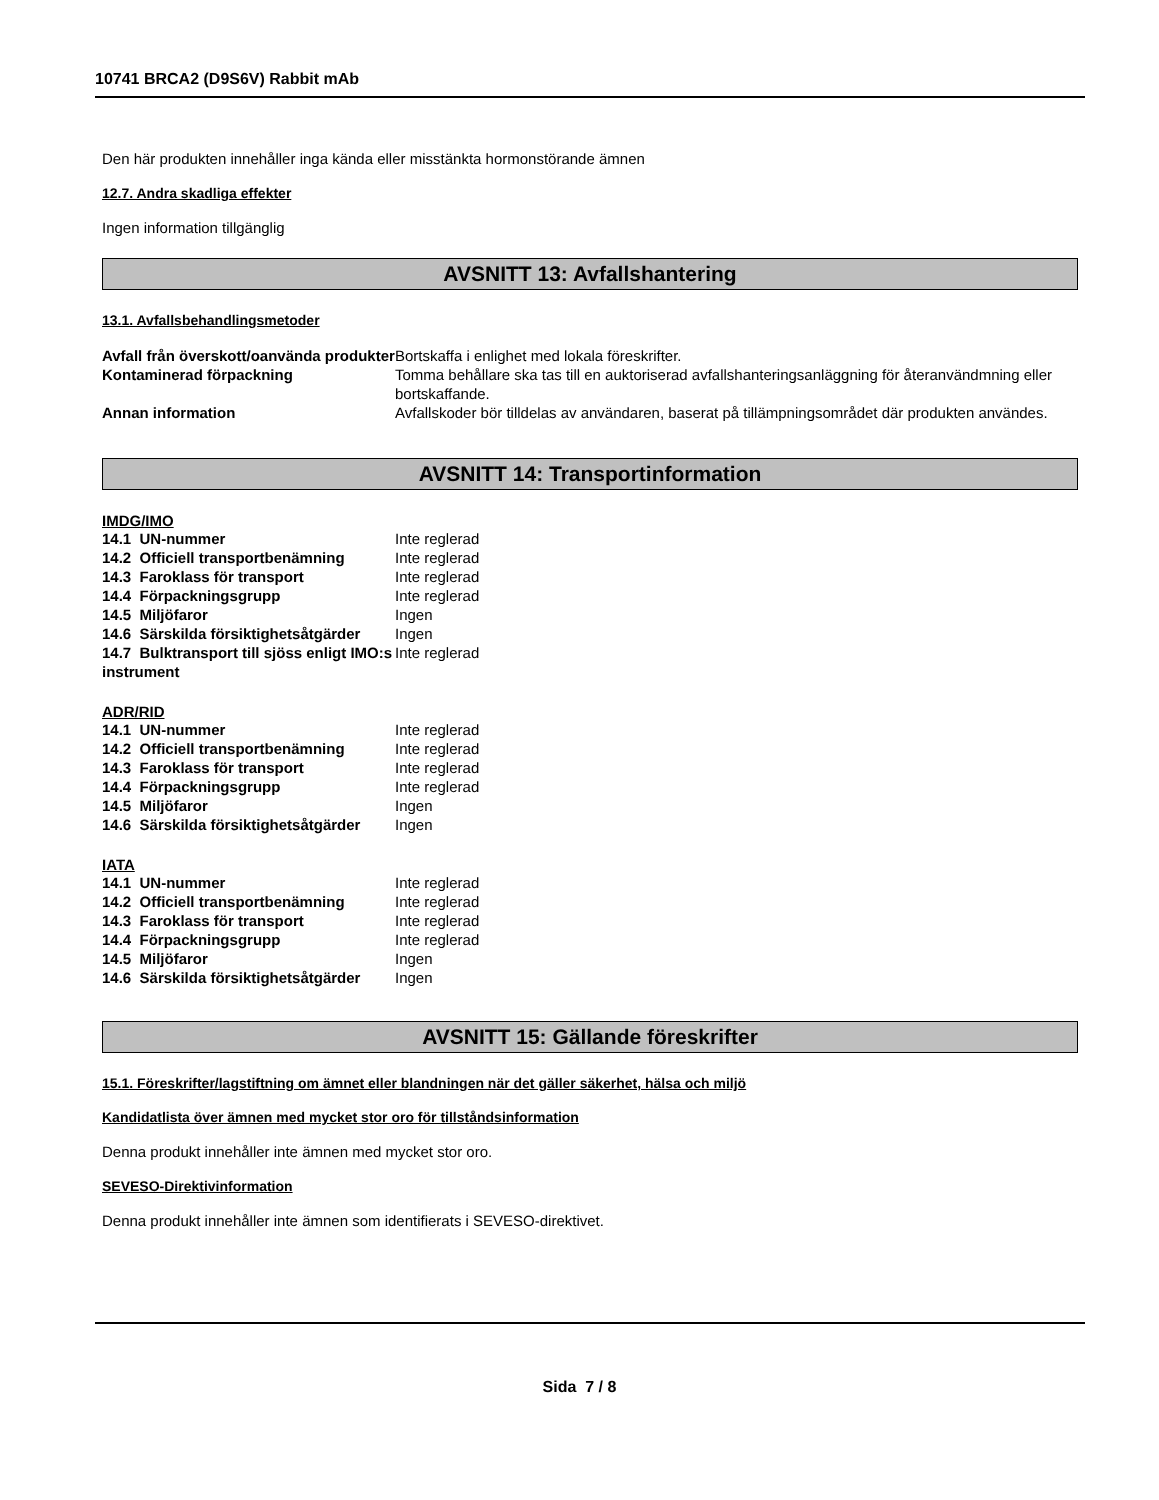10741 BRCA2 (D9S6V) Rabbit mAb
Den här produkten innehåller inga kända eller misstänkta hormonstörande ämnen
12.7. Andra skadliga effekter
Ingen information tillgänglig
AVSNITT 13: Avfallshantering
13.1. Avfallsbehandlingsmetoder
| Avfall från överskott/oanvända produkter | Bortskaffa i enlighet med lokala föreskrifter. |
| Kontaminerad förpackning | Tomma behållare ska tas till en auktoriserad avfallshanteringsanläggning för återanvändmning eller bortskaffande. |
| Annan information | Avfallskoder bör tilldelas av användaren, baserat på tillämpningsområdet där produkten användes. |
AVSNITT 14: Transportinformation
IMDG/IMO
| 14.1 UN-nummer | Inte reglerad |
| 14.2 Officiell transportbenämning | Inte reglerad |
| 14.3 Faroklass för transport | Inte reglerad |
| 14.4 Förpackningsgrupp | Inte reglerad |
| 14.5 Miljöfaror | Ingen |
| 14.6 Särskilda försiktighetsåtgärder | Ingen |
| 14.7 Bulktransport till sjöss enligt IMO:s instrument | Inte reglerad |
ADR/RID
| 14.1 UN-nummer | Inte reglerad |
| 14.2 Officiell transportbenämning | Inte reglerad |
| 14.3 Faroklass för transport | Inte reglerad |
| 14.4 Förpackningsgrupp | Inte reglerad |
| 14.5 Miljöfaror | Ingen |
| 14.6 Särskilda försiktighetsåtgärder | Ingen |
IATA
| 14.1 UN-nummer | Inte reglerad |
| 14.2 Officiell transportbenämning | Inte reglerad |
| 14.3 Faroklass för transport | Inte reglerad |
| 14.4 Förpackningsgrupp | Inte reglerad |
| 14.5 Miljöfaror | Ingen |
| 14.6 Särskilda försiktighetsåtgärder | Ingen |
AVSNITT 15: Gällande föreskrifter
15.1. Föreskrifter/lagstiftning om ämnet eller blandningen när det gäller säkerhet, hälsa och miljö
Kandidatlista över ämnen med mycket stor oro för tillståndsinformation
Denna produkt innehåller inte ämnen med mycket stor oro.
SEVESO-Direktivinformation
Denna produkt innehåller inte ämnen som identifierats i SEVESO-direktivet.
Sida 7 / 8